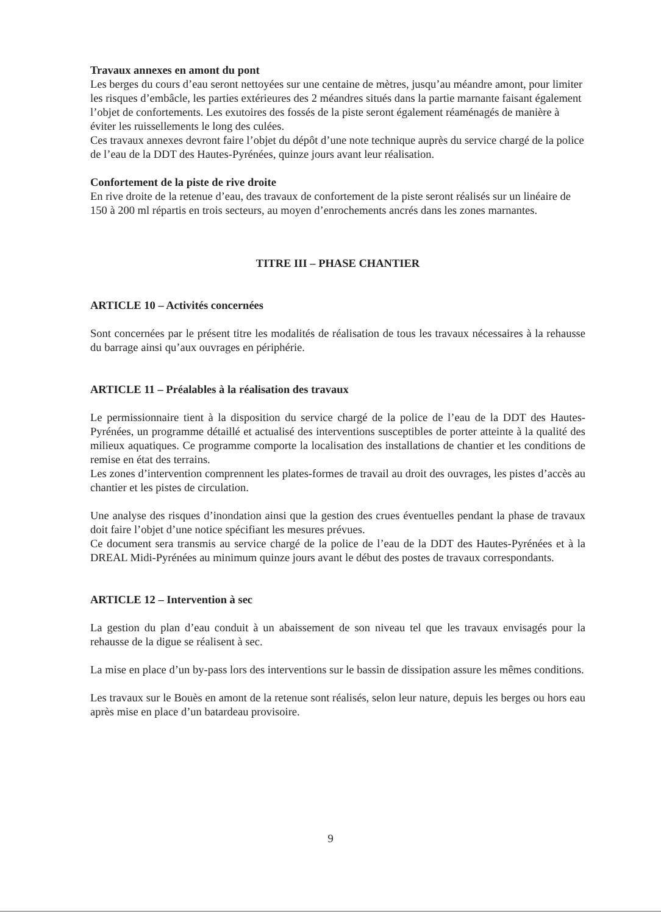Travaux annexes en amont du pont
Les berges du cours d’eau seront nettoyées sur une centaine de mètres, jusqu’au méandre amont, pour limiter les risques d’embâcle, les parties extérieures des 2 méandres situés dans la partie marnante faisant également l’objet de confortements. Les exutoires des fossés de la piste seront également réaménagés de manière à éviter les ruissellements le long des culées.
Ces travaux annexes devront faire l’objet du dépôt d’une note technique auprès du service chargé de la police de l’eau de la DDT des Hautes-Pyrénées, quinze jours avant leur réalisation.
Confortement de la piste de rive droite
En rive droite de la retenue d’eau, des travaux de confortement de la piste seront réalisés sur un linéaire de 150 à 200 ml répartis en trois secteurs, au moyen d’enrochements ancrés dans les zones marnantes.
TITRE III – PHASE CHANTIER
ARTICLE 10 – Activités concernées
Sont concernées par le présent titre les modalités de réalisation de tous les travaux nécessaires à la rehausse du barrage ainsi qu’aux ouvrages en périphérie.
ARTICLE 11 – Préalables à la réalisation des travaux
Le permissionnaire tient à la disposition du service chargé de la police de l’eau de la DDT des Hautes-Pyrénées, un programme détaillé et actualisé des interventions susceptibles de porter atteinte à la qualité des milieux aquatiques. Ce programme comporte la localisation des installations de chantier et les conditions de remise en état des terrains.
Les zones d’intervention comprennent les plates-formes de travail au droit des ouvrages, les pistes d’accès au chantier et les pistes de circulation.
Une analyse des risques d’inondation ainsi que la gestion des crues éventuelles pendant la phase de travaux doit faire l’objet d’une notice spécifiant les mesures prévues.
Ce document sera transmis au service chargé de la police de l’eau de la DDT des Hautes-Pyrénées et à la DREAL Midi-Pyrénées au minimum quinze jours avant le début des postes de travaux correspondants.
ARTICLE 12 – Intervention à sec
La gestion du plan d’eau conduit à un abaissement de son niveau tel que les travaux envisagés pour la rehausse de la digue se réalisent à sec.
La mise en place d’un by-pass lors des interventions sur le bassin de dissipation assure les mêmes conditions.
Les travaux sur le Bouès en amont de la retenue sont réalisés, selon leur nature, depuis les berges ou hors eau après mise en place d’un batardeau provisoire.
9